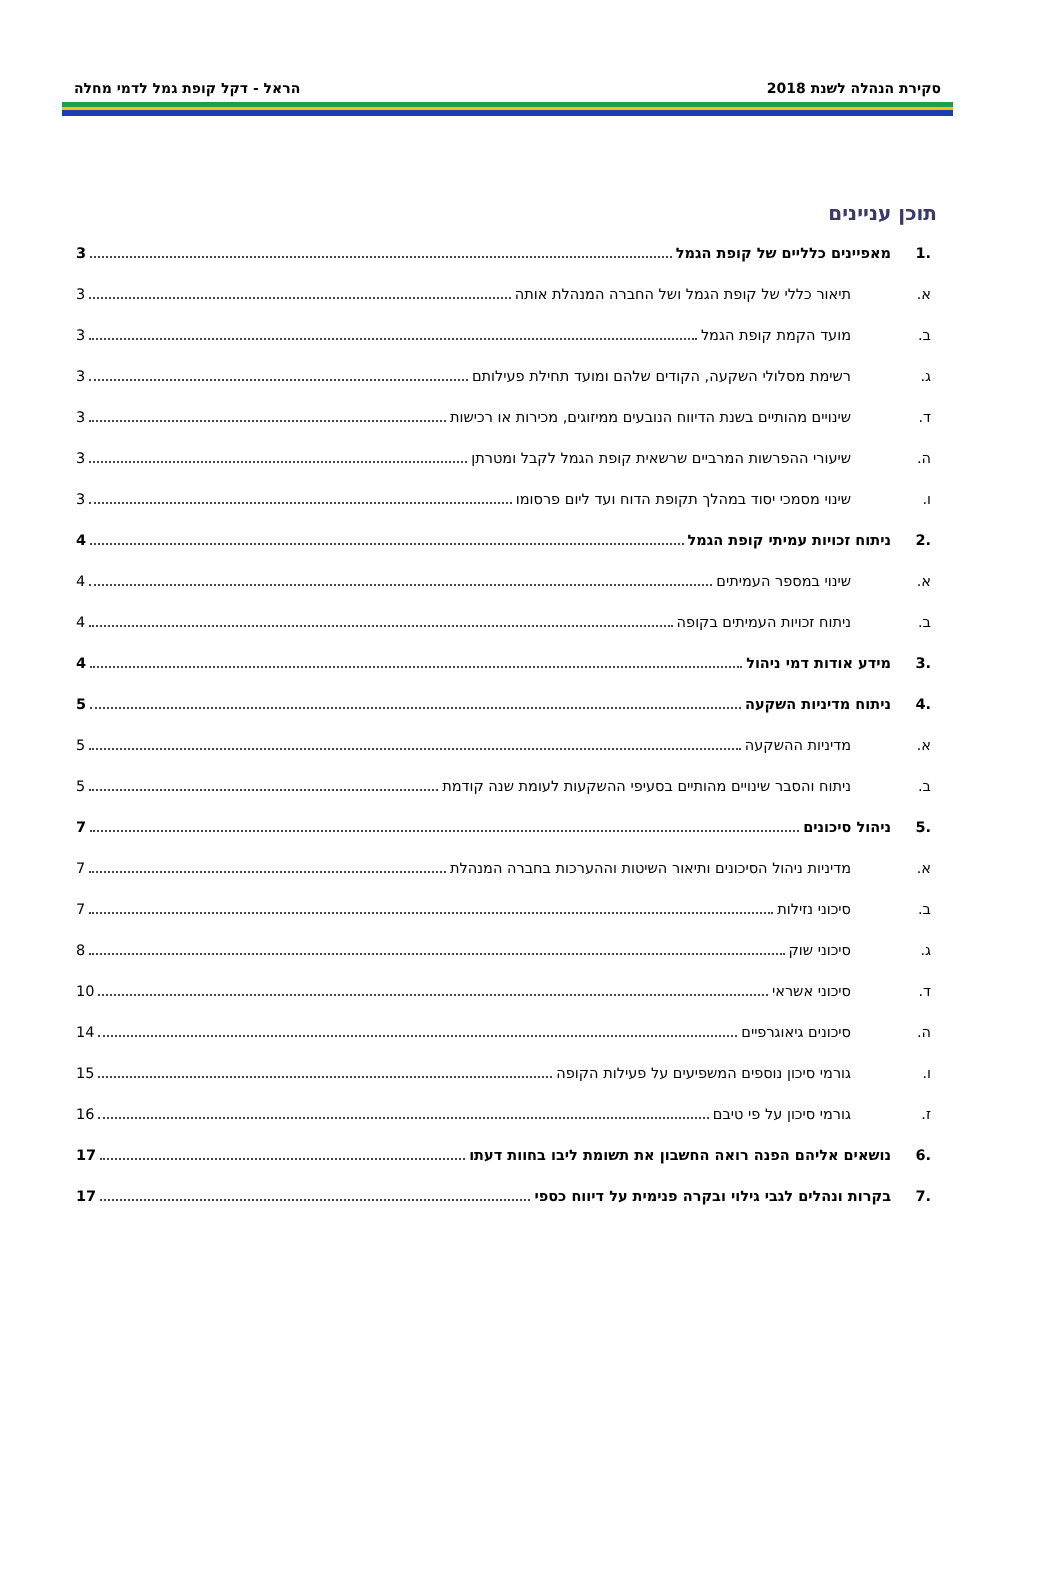סקירת הנהלה לשנת 2018 הראל - דקל קופת גמל לדמי מחלה
תוכן עניינים
.1 מאפיינים כלליים של קופת הגמל 3
א. תיאור כללי של קופת הגמל ושל החברה המנהלת אותה 3
ב. מועד הקמת קופת הגמל 3
ג. רשימת מסלולי השקעה, הקודים שלהם ומועד תחילת פעילותם 3
ד. שינויים מהותיים בשנת הדיווח הנובעים ממיזוגים, מכירות או רכישות 3
ה. שיעורי ההפרשות המרביים שרשאית קופת הגמל לקבל ומטרתן 3
ו. שינוי מסמכי יסוד במהלך תקופת הדוח ועד ליום פרסומו 3
.2 ניתוח זכויות עמיתי קופת הגמל 4
א. שינוי במספר העמיתים 4
ב. ניתוח זכויות העמיתים בקופה 4
.3 מידע אודות דמי ניהול 4
.4 ניתוח מדיניות השקעה 5
א. מדיניות ההשקעה 5
ב. ניתוח והסבר שינויים מהותיים בסעיפי ההשקעות לעומת שנה קודמת 5
.5 ניהול סיכונים 7
א. מדיניות ניהול הסיכונים ותיאור השיטות וההערכות בחברה המנהלת 7
ב. סיכוני נזילות 7
ג. סיכוני שוק 8
ד. סיכוני אשראי 10
ה. סיכונים גיאוגרפיים 14
ו. גורמי סיכון נוספים המשפיעים על פעילות הקופה 15
ז. גורמי סיכון על פי טיבם 16
.6 נושאים אליהם הפנה רואה החשבון את תשומת ליבו בחוות דעתו 17
.7 בקרות ונהלים לגבי גילוי ובקרה פנימית על דיווח כספי 17